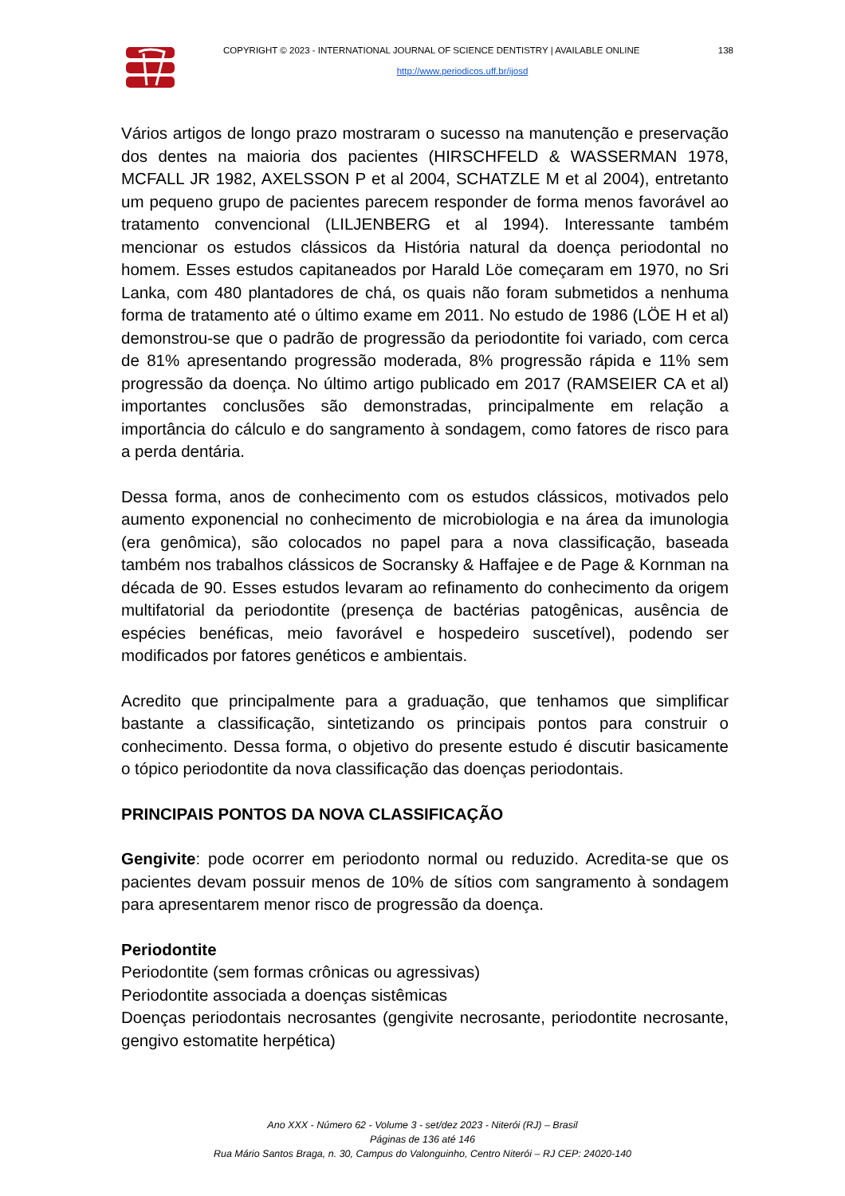COPYRIGHT © 2023 - INTERNATIONAL JOURNAL OF SCIENCE DENTISTRY | AVAILABLE ONLINE 138
http://www.periodicos.uff.br/ijosd
Vários artigos de longo prazo mostraram o sucesso na manutenção e preservação dos dentes na maioria dos pacientes (HIRSCHFELD & WASSERMAN 1978, MCFALL JR 1982, AXELSSON P et al 2004, SCHATZLE M et al 2004), entretanto um pequeno grupo de pacientes parecem responder de forma menos favorável ao tratamento convencional (LILJENBERG et al 1994). Interessante também mencionar os estudos clássicos da História natural da doença periodontal no homem. Esses estudos capitaneados por Harald Löe começaram em 1970, no Sri Lanka, com 480 plantadores de chá, os quais não foram submetidos a nenhuma forma de tratamento até o último exame em 2011. No estudo de 1986 (LÖE H et al) demonstrou-se que o padrão de progressão da periodontite foi variado, com cerca de 81% apresentando progressão moderada, 8% progressão rápida e 11% sem progressão da doença. No último artigo publicado em 2017 (RAMSEIER CA et al) importantes conclusões são demonstradas, principalmente em relação a importância do cálculo e do sangramento à sondagem, como fatores de risco para a perda dentária.
Dessa forma, anos de conhecimento com os estudos clássicos, motivados pelo aumento exponencial no conhecimento de microbiologia e na área da imunologia (era genômica), são colocados no papel para a nova classificação, baseada também nos trabalhos clássicos de Socransky & Haffajee e de Page & Kornman na década de 90. Esses estudos levaram ao refinamento do conhecimento da origem multifatorial da periodontite (presença de bactérias patogênicas, ausência de espécies benéficas, meio favorável e hospedeiro suscetível), podendo ser modificados por fatores genéticos e ambientais.
Acredito que principalmente para a graduação, que tenhamos que simplificar bastante a classificação, sintetizando os principais pontos para construir o conhecimento. Dessa forma, o objetivo do presente estudo é discutir basicamente o tópico periodontite da nova classificação das doenças periodontais.
PRINCIPAIS PONTOS DA NOVA CLASSIFICAÇÃO
Gengivite: pode ocorrer em periodonto normal ou reduzido. Acredita-se que os pacientes devam possuir menos de 10% de sítios com sangramento à sondagem para apresentarem menor risco de progressão da doença.
Periodontite
Periodontite (sem formas crônicas ou agressivas)
Periodontite associada a doenças sistêmicas
Doenças periodontais necrosantes (gengivite necrosante, periodontite necrosante, gengivo estomatite herpética)
Ano XXX - Número 62 - Volume 3 - set/dez 2023 - Niterói (RJ) – Brasil
Páginas de 136 até 146
Rua Mário Santos Braga, n. 30, Campus do Valonguinho, Centro Niterói – RJ CEP: 24020-140